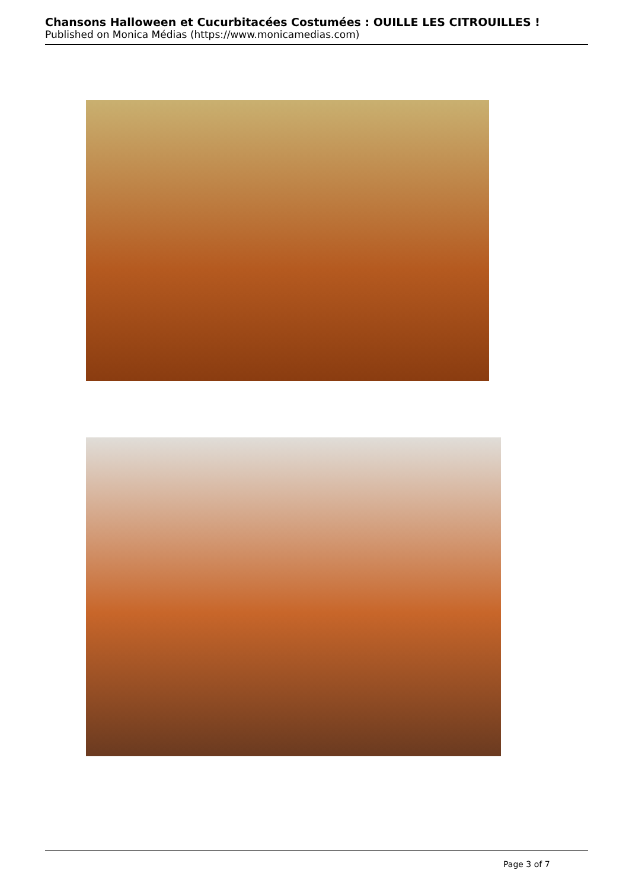Chansons Halloween et Cucurbitacées Costumées : OUILLE LES CITROUILLES !
Published on Monica Médias (https://www.monicamedias.com)
Page 3 of 7